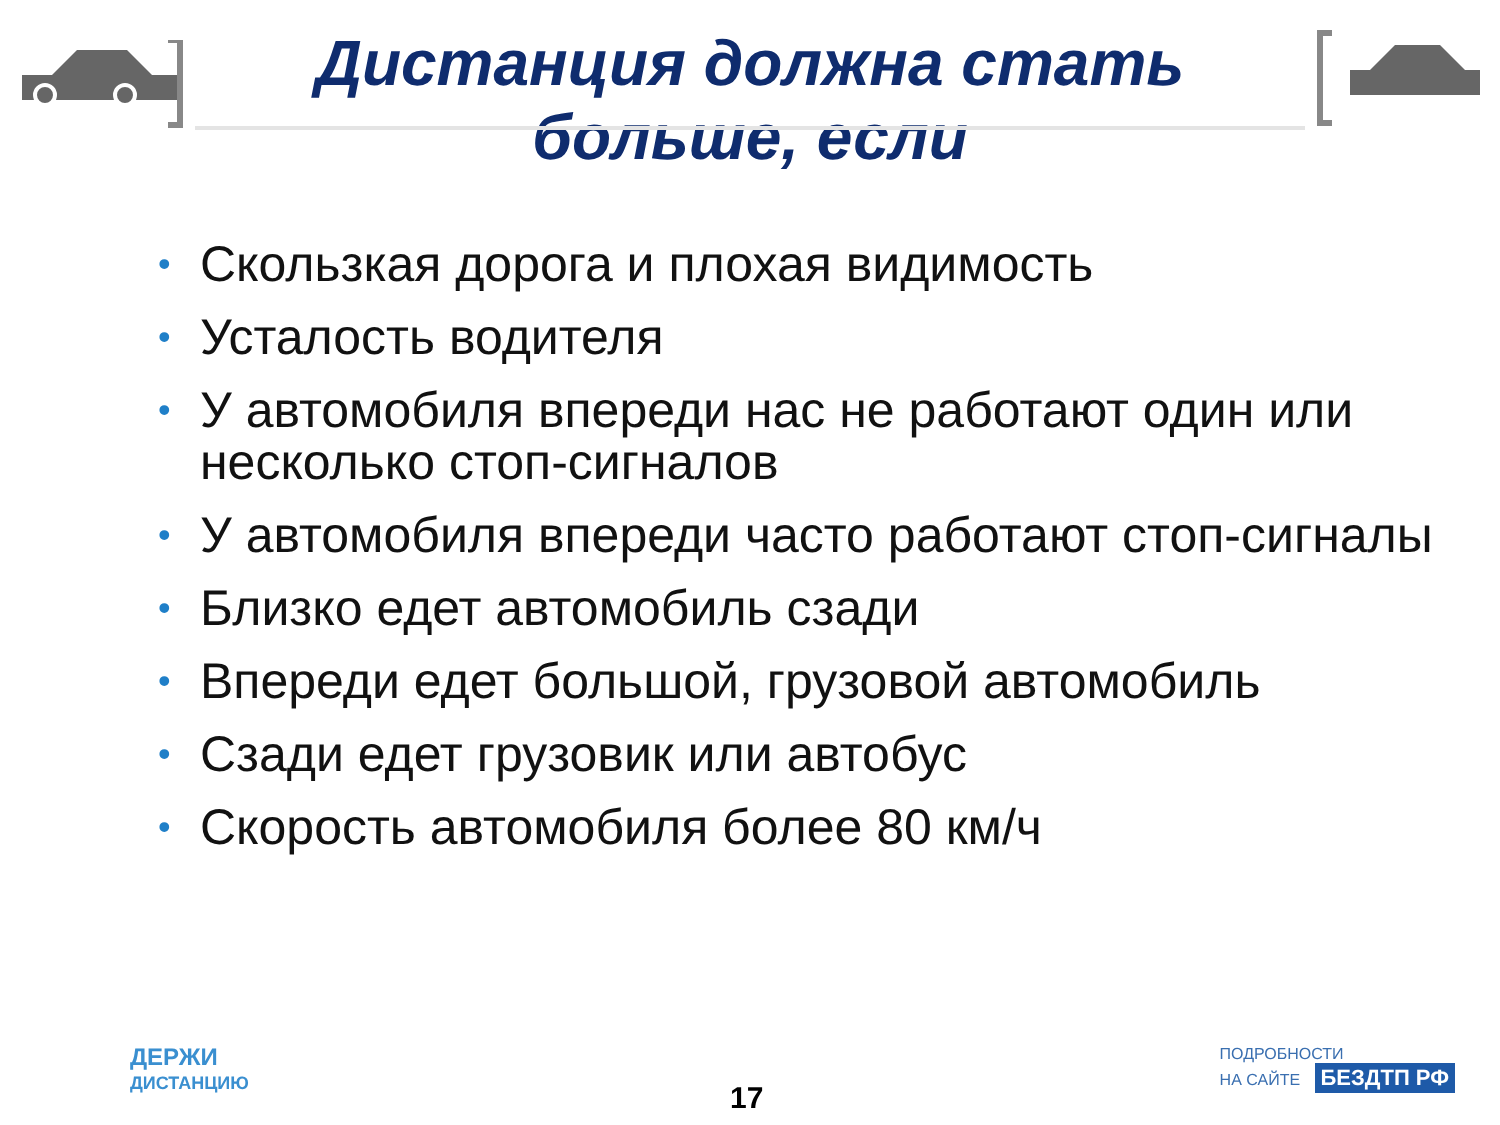Дистанция должна стать
больше, если
• Скользкая дорога и плохая видимость
• Усталость водителя
• У автомобиля впереди нас не работают один или несколько стоп-сигналов
• У автомобиля впереди часто работают стоп-сигналы
• Близко едет автомобиль сзади
• Впереди едет большой, грузовой автомобиль
• Сзади едет грузовик или автобус
• Скорость автомобиля более 80 км/ч
ДЕРЖИ
ДИСТАНЦИЮ
17
ПОДРОБНОСТИ
НА САЙТЕ БЕЗДТП РФ